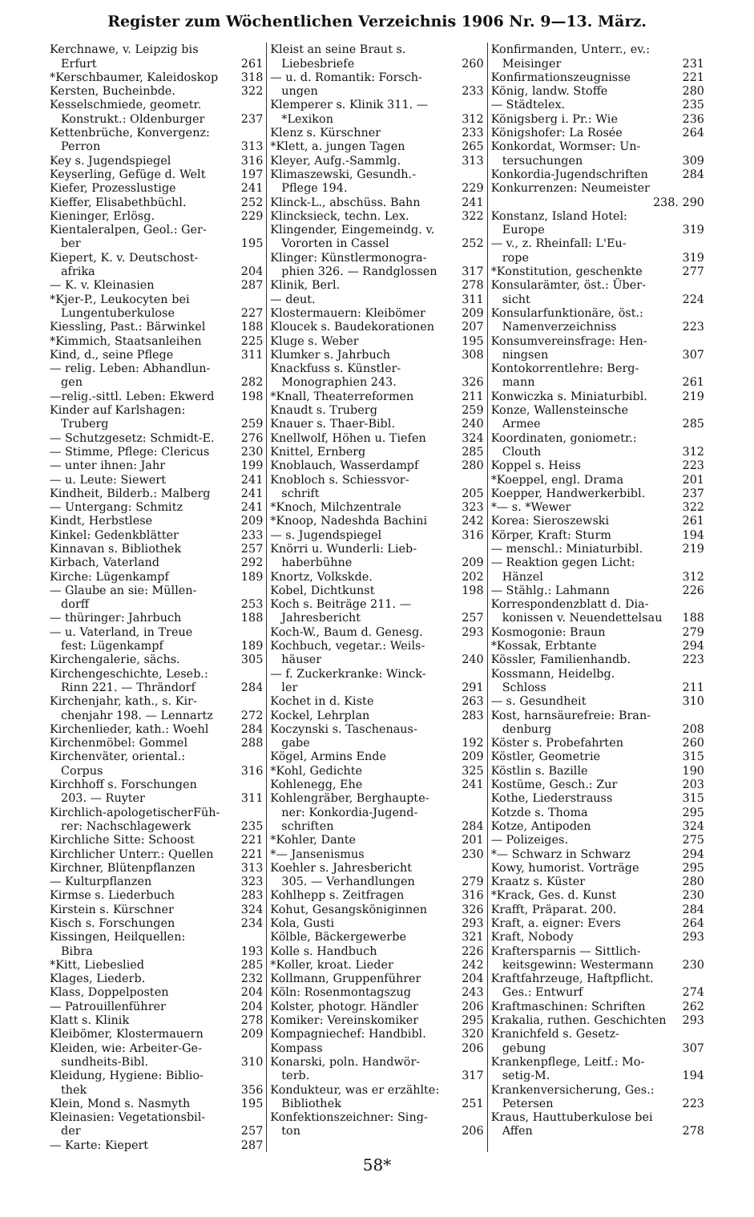Register zum Wöchentlichen Verzeichnis 1906 Nr. 9—13. März.
Kerchnawe, v. Leipzig bis
Erfurt 261
*Kerschbaumer, Kaleidoskop 318
Kersten, Bucheinbde. 322
Kesselschmiede, geometr.
Konstrukt.: Oldenburger 237
Kettenbrüche, Konvergenz:
Perron 313
Key s. Jugendspiegel 316
Keyserling, Gefüge d. Welt 197
Kiefer, Prozesslustige 241
Kieffer, Elisabethbüchl. 252
Kieninger, Erlösg. 229
Kientaleralpen, Geol.: Ger-
ber 195
Kiepert, K. v. Deutschost-
afrika 204
— K. v. Kleinasien 287
*Kjer-P., Leukocyten bei
Lungentuberkulose 227
Kiessling, Past.: Bärwinkel 188
*Kimmich, Staatsanleihen 225
Kind, d., seine Pflege 311
— relig. Leben: Abhandlun-
gen 282
—relig.-sittl. Leben: Ekwerd 198
Kinder auf Karlshagen:
Truberg 259
— Schutzgesetz: Schmidt-E. 276
— Stimme, Pflege: Clericus 230
— unter ihnen: Jahr 199
— u. Leute: Siewert 241
Kindheit, Bilderb.: Malberg 241
— Untergang: Schmitz 241
Kindt, Herbstlese 209
Kinkel: Gedenkblätter 233
Kinnavan s. Bibliothek 257
Kirbach, Vaterland 292
Kirche: Lügenkampf 189
— Glaube an sie: Müllen-
dorff 253
— thüringer: Jahrbuch 188
— u. Vaterland, in Treue
fest: Lügenkampf 189
Kirchengalerie, sächs. 305
Kirchengeschichte, Leseb.:
Rinn 221. — Thrändorf 284
Kirchenjahr, kath., s. Kir-
chenjahr 198. — Lennartz 272
Kirchenlieder, kath.: Woehl 284
Kirchenmöbel: Gommel 288
Kirchenväter, oriental.:
Corpus 316
Kirchhoff s. Forschungen
203. — Ruyter 311
Kirchlich-apologetischerFüh-
rer: Nachschlagewerk 235
Kirchliche Sitte: Schoost 221
Kirchlicher Unterr.: Quellen 221
Kirchner, Blütenpflanzen 313
— Kulturpflanzen 323
Kirmse s. Liederbuch 283
Kirstein s. Kürschner 324
Kisch s. Forschungen 234
Kissingen, Heilquellen:
Bibra 193
*Kitt, Liebeslied 285
Klages, Liederb. 232
Klass, Doppelposten 204
— Patrouillenführer 204
Klatt s. Klinik 278
Kleibömer, Klostermauern 209
Kleiden, wie: Arbeiter-Ge-
sundheits-Bibl. 310
Kleidung, Hygiene: Biblio-
thek 356
Klein, Mond s. Nasmyth 195
Kleinasien: Vegetationsbil-
der 257
— Karte: Kiepert 287
Kleist an seine Braut s.
Liebesbriefe 260
— u. d. Romantik: Forsch-
ungen 233
Klemperer s. Klinik 311. —
*Lexikon 312
Klenz s. Kürschner 233
*Klett, a. jungen Tagen 265
Kleyer, Aufg.-Sammlg. 313
Klimaszewski, Gesundh.-
Pflege 194. 229
Klinck-L., abschüss. Bahn 241
Klincksieck, techn. Lex. 322
Klingender, Eingemeindg. v.
Vororten in Cassel 252
Klinger: Künstlermonogra-
phien 326. — Randglossen 317
Klinik, Berl. 278
— deut. 311
Klostermauern: Kleibömer 209
Kloucek s. Baudekorationen 207
Kluge s. Weber 195
Klumker s. Jahrbuch 308
Knackfuss s. Künstler-
Monographien 243. 326
*Knall, Theaterreformen 211
Knaudt s. Truberg 259
Knauer s. Thaer-Bibl. 240
Knellwolf, Höhen u. Tiefen 324
Knittel, Ernberg 285
Knoblauch, Wasserdampf 280
Knobloch s. Schiessvor-
schrift 205
*Knoch, Milchzentrale 323
*Knoop, Nadeshda Bachini 242
— s. Jugendspiegel 316
Knörri u. Wunderli: Lieb-
haberbühne 209
Knortz, Volkskde. 202
Kobel, Dichtkunst 198
Koch s. Beiträge 211. —
Jahresbericht 257
Koch-W., Baum d. Genesg. 293
Kochbuch, vegetar.: Weils-
häuser 240
— f. Zuckerkranke: Winck-
ler 291
Kochet in d. Kiste 263
Kockel, Lehrplan 283
Koczynski s. Taschenaus-
gabe 192
Kögel, Armins Ende 209
*Kohl, Gedichte 325
Kohlenegg, Ehe 241
Kohlengräber, Berghaupte-
ner: Konkordia-Jugend-
schriften 284
*Kohler, Dante 201
*— Jansenismus 230
Koehler s. Jahresbericht
305. — Verhandlungen 279
Kohlhepp s. Zeitfragen 316
Kohut, Gesangsköniginnen 326
Kola, Gusti 293
Kölble, Bäckergewerbe 321
Kolle s. Handbuch 226
*Koller, kroat. Lieder 242
Kollmann, Gruppenführer 204
Köln: Rosenmontagszug 243
Kolster, photogr. Händler 206
Komiker: Vereinskomiker 295
Kompagniechef: Handbibl. 320
Kompass 206
Konarski, poln. Handwör-
terb. 317
Kondukteur, was er erzählte:
Bibliothek 251
Konfektionszeichner: Sing-
ton 206
Konfirmanden, Unterr., ev.:
Meisinger 231
Konfirmationszeugnisse 221
König, landw. Stoffe 280
— Städtelex. 235
Königsberg i. Pr.: Wie 236
Königshofer: La Rosée 264
Konkordat, Wormser: Un-
tersuchungen 309
Konkordia-Jugendschriften 284
Konkurrenzen: Neumeister
238. 290
Konstanz, Island Hotel:
Europe 319
— v., z. Rheinfall: L'Eu-
rope 319
*Konstitution, geschenkte 277
Konsularämter, öst.: Über-
sicht 224
Konsularfunktionäre, öst.:
Namenverzeichniss 223
Konsumvereinsfrage: Hen-
ningsen 307
Kontokorrentlehre: Berg-
mann 261
Konwiczka s. Miniaturbibl. 219
Konze, Wallensteinsche
Armee 285
Koordinaten, goniometr.:
Clouth 312
Koppel s. Heiss 223
*Koeppel, engl. Drama 201
Koepper, Handwerkerbibl. 237
*— s. *Wewer 322
Korea: Sieroszewski 261
Körper, Kraft: Sturm 194
— menschl.: Miniaturbibl. 219
— Reaktion gegen Licht:
Hänzel 312
— Stählg.: Lahmann 226
Korrespondenzblatt d. Dia-
konissen v. Neuendettelsau 188
Kosmogonie: Braun 279
*Kossak, Erbtante 294
Kössler, Familienhandb. 223
Kossmann, Heidelbg.
Schloss 211
— s. Gesundheit 310
Kost, harnsäurefreie: Bran-
denburg 208
Köster s. Probefahrten 260
Köstler, Geometrie 315
Köstlin s. Bazille 190
Kostüme, Gesch.: Zur 203
Kothe, Liederstrauss 315
Kotzde s. Thoma 295
Kotze, Antipoden 324
— Polizeiges. 275
*— Schwarz in Schwarz 294
Kowy, humorist. Vorträge 295
Kraatz s. Küster 280
*Krack, Ges. d. Kunst 230
Krafft, Präparat. 200. 284
Kraft, a. eigner: Evers 264
Kraft, Nobody 293
Kraftersparnis — Sittlich-
keitsgewinn: Westermann 230
Kraftfahrzeuge, Haftpflicht.
Ges.: Entwurf 274
Kraftmaschinen: Schriften 262
Krakalia, ruthen. Geschichten 293
Kranichfeld s. Gesetz-
gebung 307
Krankenpflege, Leitf.: Mo-
setig-M. 194
Krankenversicherung, Ges.:
Petersen 223
Kraus, Hauttuberkulose bei
Affen 278
58*